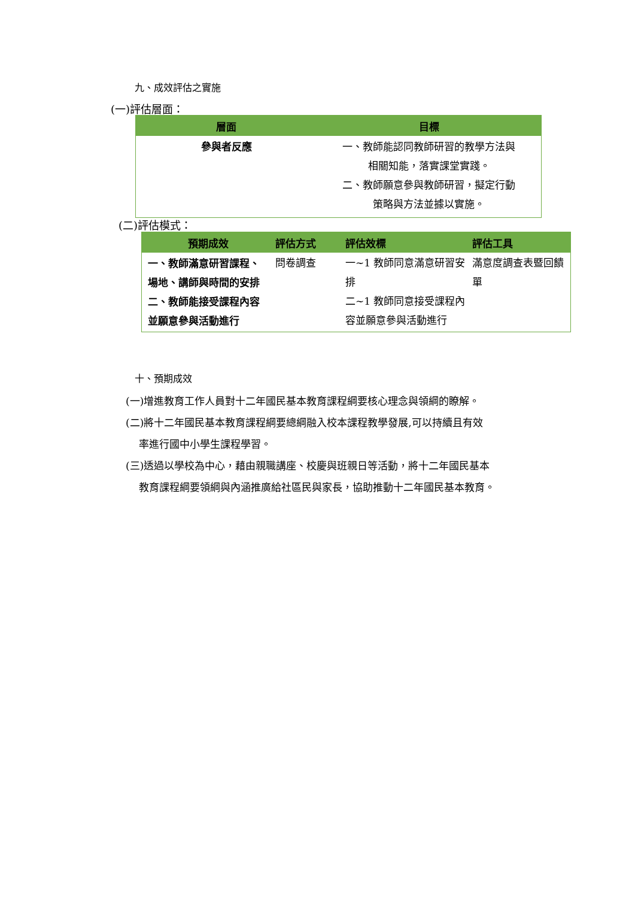九、成效評估之實施
(一)評估層面：
| 層面 | 目標 |
| --- | --- |
| 參與者反應 | 一、教師能認同教師研習的教學方法與 相關知能，落實課堂實踐。 二、教師願意參與教師研習，擬定行動 策略與方法並據以實施。 |
(二)評估模式：
| 預期成效 | 評估方式 | 評估效標 | 評估工具 |
| --- | --- | --- | --- |
| 一、教師滿意研習課程、場地、講師與時間的安排 二、教師能接受課程內容並願意參與活動進行 | 問卷調查 | 一~1 教師同意滿意研習安排 二~1 教師同意接受課程內容並願意參與活動進行 | 滿意度調查表暨回饋單 |
十、預期成效
(一)增進教育工作人員對十二年國民基本教育課程綱要核心理念與領綱的瞭解。
(二)將十二年國民基本教育課程綱要總綱融入校本課程教學發展,可以持續且有效
率進行國中小學生課程學習。
(三)透過以學校為中心，藉由親職講座、校慶與班親日等活動，將十二年國民基本
教育課程綱要領綱與內涵推廣給社區民與家長，協助推動十二年國民基本教育。